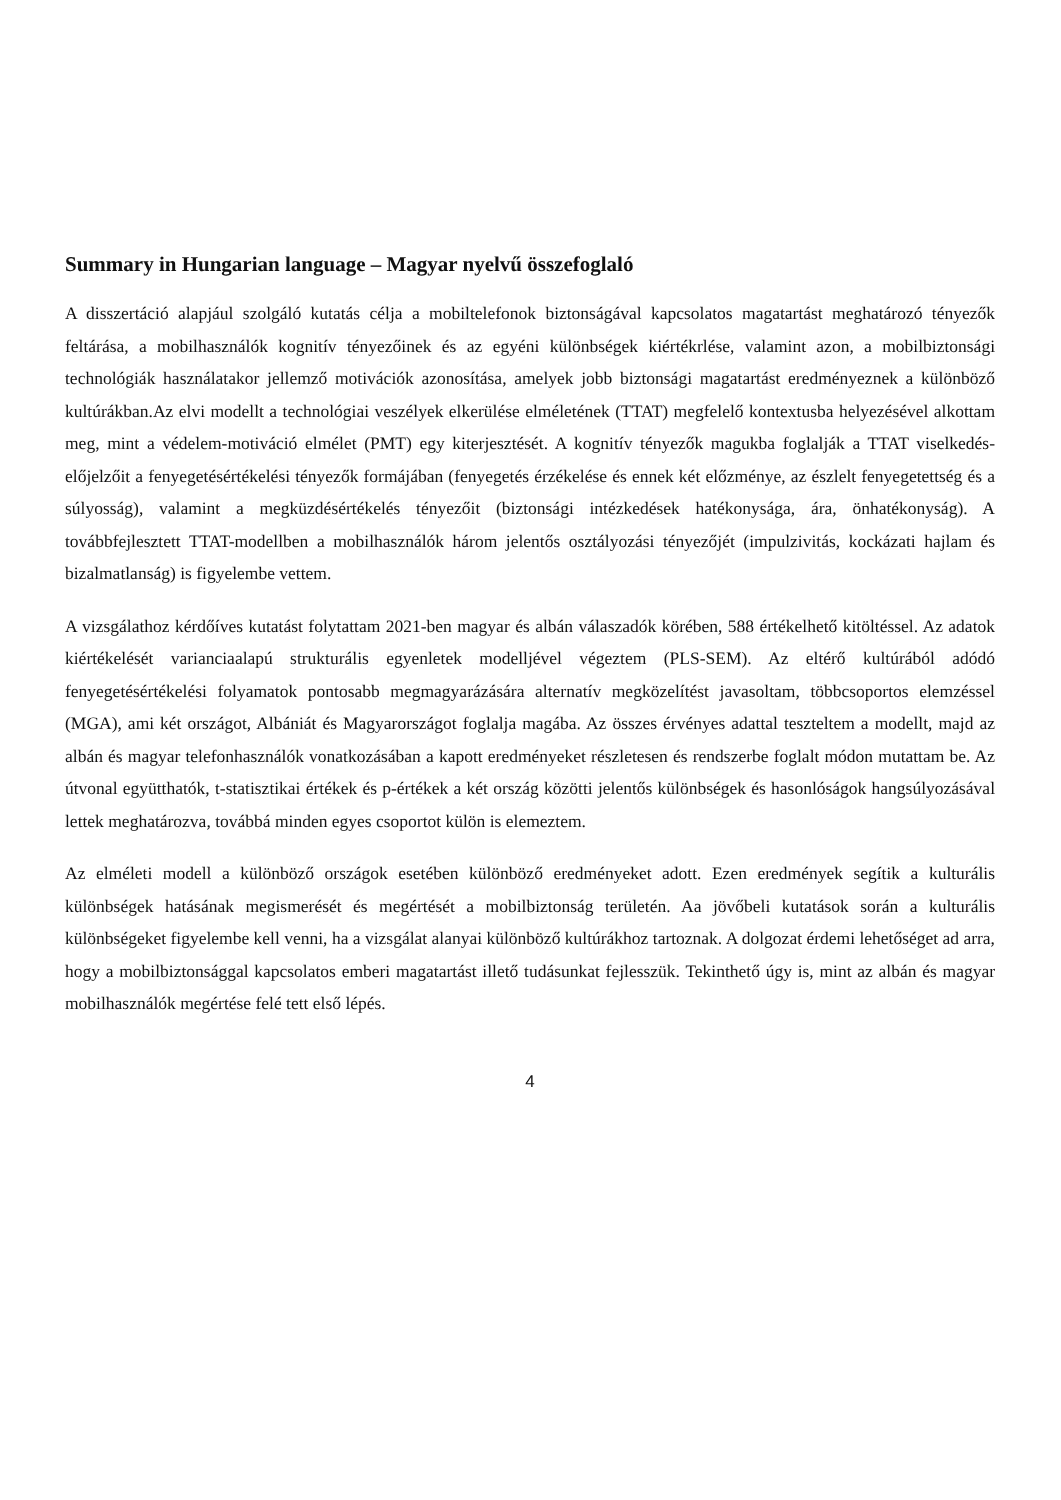Summary in Hungarian language – Magyar nyelvű összefoglaló
A disszertáció alapjául szolgáló kutatás célja a mobiltelefonok biztonságával kapcsolatos magatartást meghatározó tényezők feltárása, a mobilhasználók kognitív tényezőinek és az egyéni különbségek kiértékrlése, valamint azon, a mobilbiztonsági technológiák használatakor jellemző motivációk azonosítása, amelyek jobb biztonsági magatartást eredményeznek a különböző kultúrákban.Az elvi modellt a technológiai veszélyek elkerülése elméletének (TTAT) megfelelő kontextusba helyezésével alkottam meg, mint a védelem-motiváció elmélet (PMT) egy kiterjesztését. A kognitív tényezők magukba foglalják a TTAT viselkedés-előjelzőit a fenyegetésértékelési tényezők formájában (fenyegetés érzékelése és ennek két előzménye, az észlelt fenyegetettség és a súlyosság), valamint a megküzdésértékelés tényezőit (biztonsági intézkedések hatékonysága, ára, önhatékonyság). A továbbfejlesztett TTAT-modellben a mobilhasználók három jelentős osztályozási tényezőjét (impulzivitás, kockázati hajlam és bizalmatlanság) is figyelembe vettem.
A vizsgálathoz kérdőíves kutatást folytattam 2021-ben magyar és albán válaszadók körében, 588 értékelhető kitöltéssel. Az adatok kiértékelését varianciaalapú strukturális egyenletek modelljével végeztem (PLS-SEM). Az eltérő kultúrából adódó fenyegetésértékelési folyamatok pontosabb megmagyarázására alternatív megközelítést javasoltam, többcsoportos elemzéssel (MGA), ami két országot, Albániát és Magyarországot foglalja magába. Az összes érvényes adattal teszteltem a modellt, majd az albán és magyar telefonhasználók vonatkozásában a kapott eredményeket részletesen és rendszerbe foglalt módon mutattam be. Az útvonal együtthatók, t-statisztikai értékek és p-értékek a két ország közötti jelentős különbségek és hasonlóságok hangsúlyozásával lettek meghatározva, továbbá minden egyes csoportot külön is elemeztem.
Az elméleti modell a különböző országok esetében különböző eredményeket adott. Ezen eredmények segítik a kulturális különbségek hatásának megismerését és megértését a mobilbiztonság területén. Aa jövőbeli kutatások során a kulturális különbségeket figyelembe kell venni, ha a vizsgálat alanyai különböző kultúrákhoz tartoznak. A dolgozat érdemi lehetőséget ad arra, hogy a mobilbiztonsággal kapcsolatos emberi magatartást illető tudásunkat fejlesszük. Tekinthető úgy is, mint az albán és magyar mobilhasználók megértése felé tett első lépés.
4